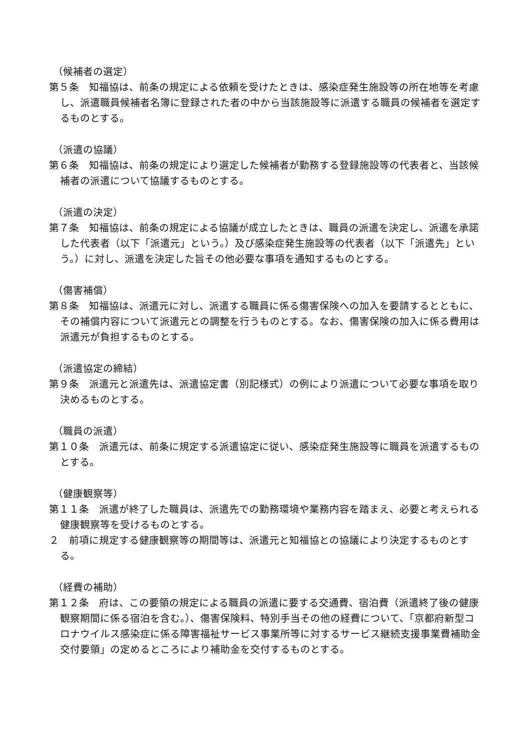（候補者の選定）
第５条　知福協は、前条の規定による依頼を受けたときは、感染症発生施設等の所在地等を考慮し、派遣職員候補者名簿に登録された者の中から当該施設等に派遣する職員の候補者を選定するものとする。
（派遣の協議）
第６条　知福協は、前条の規定により選定した候補者が勤務する登録施設等の代表者と、当該候補者の派遣について協議するものとする。
（派遣の決定）
第７条　知福協は、前条の規定による協議が成立したときは、職員の派遣を決定し、派遣を承諾した代表者（以下「派遣元」という。）及び感染症発生施設等の代表者（以下「派遣先」という。）に対し、派遣を決定した旨その他必要な事項を通知するものとする。
（傷害補償）
第８条　知福協は、派遣元に対し、派遣する職員に係る傷害保険への加入を要請するとともに、その補償内容について派遣元との調整を行うものとする。なお、傷害保険の加入に係る費用は派遣元が負担するものとする。
（派遣協定の締結）
第９条　派遣元と派遣先は、派遣協定書（別記様式）の例により派遣について必要な事項を取り決めるものとする。
（職員の派遣）
第１０条　派遣元は、前条に規定する派遣協定に従い、感染症発生施設等に職員を派遣するものとする。
（健康観察等）
第１１条　派遣が終了した職員は、派遣先での勤務環境や業務内容を踏まえ、必要と考えられる健康観察等を受けるものとする。
２　前項に規定する健康観察等の期間等は、派遣元と知福協との協議により決定するものとする。
（経費の補助）
第１２条　府は、この要領の規定による職員の派遣に要する交通費、宿泊費（派遣終了後の健康観察期間に係る宿泊を含む。）、傷害保険料、特別手当その他の経費について、「京都府新型コロナウイルス感染症に係る障害福祉サービス事業所等に対するサービス継続支援事業費補助金交付要領」の定めるところにより補助金を交付するものとする。